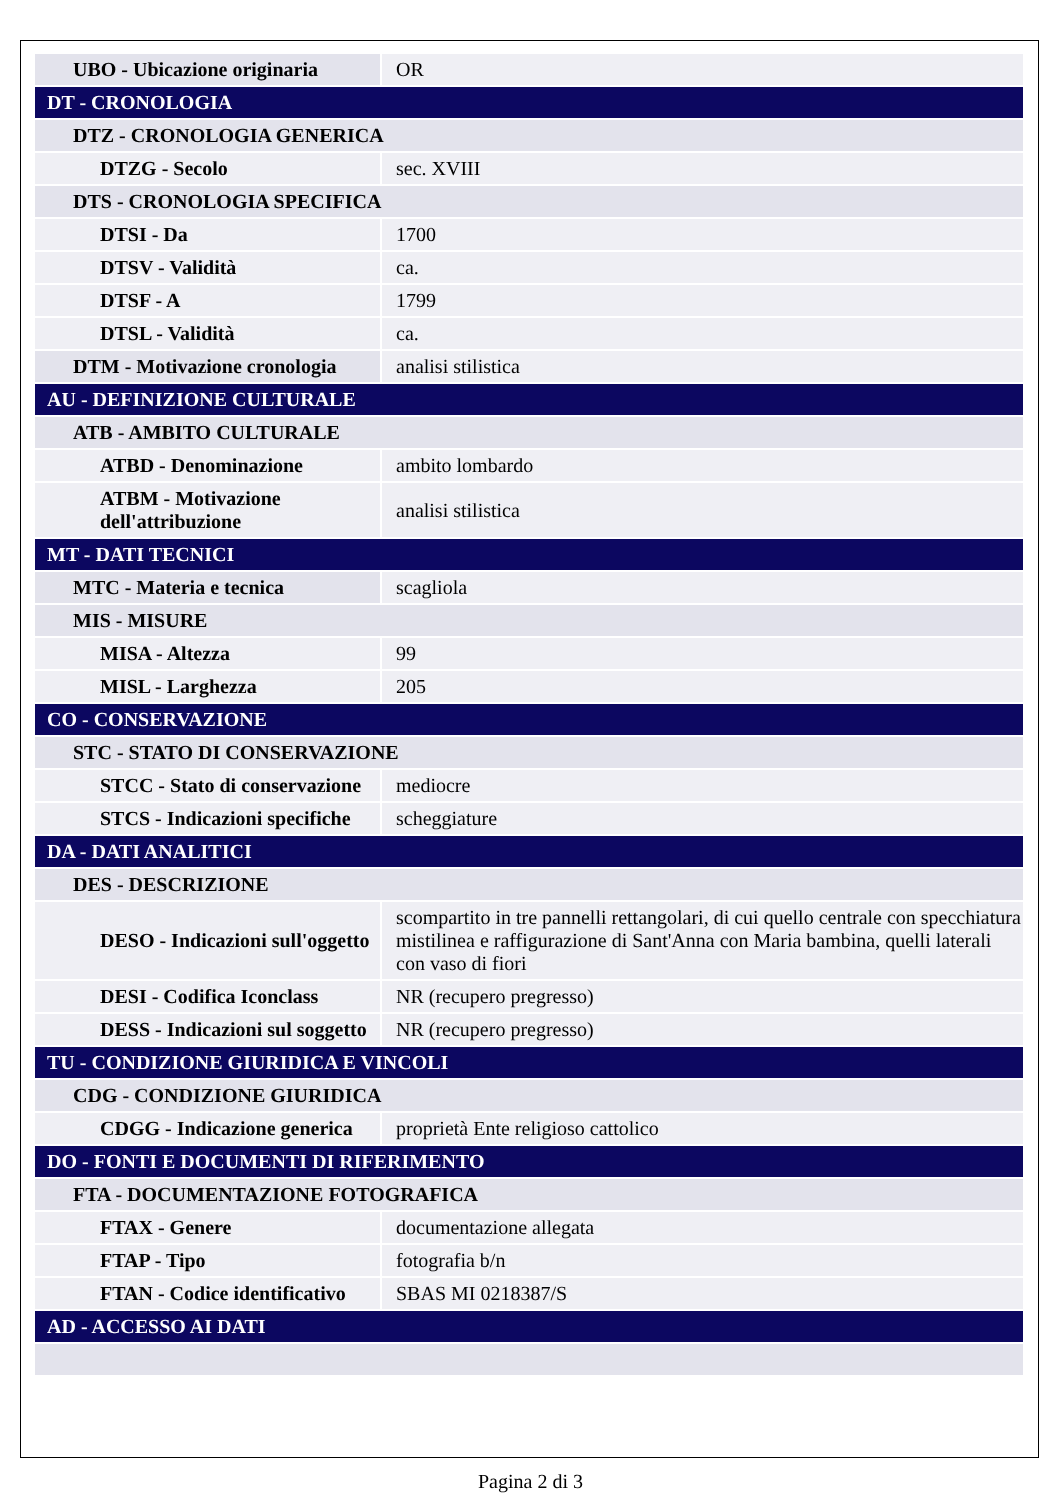| UBO - Ubicazione originaria | OR |
| DT - CRONOLOGIA | |
| DTZ - CRONOLOGIA GENERICA | |
| DTZG - Secolo | sec. XVIII |
| DTS - CRONOLOGIA SPECIFICA | |
| DTSI - Da | 1700 |
| DTSV - Validità | ca. |
| DTSF - A | 1799 |
| DTSL - Validità | ca. |
| DTM - Motivazione cronologia | analisi stilistica |
| AU - DEFINIZIONE CULTURALE | |
| ATB - AMBITO CULTURALE | |
| ATBD - Denominazione | ambito lombardo |
| ATBM - Motivazione dell'attribuzione | analisi stilistica |
| MT - DATI TECNICI | |
| MTC - Materia e tecnica | scagliola |
| MIS - MISURE | |
| MISA - Altezza | 99 |
| MISL - Larghezza | 205 |
| CO - CONSERVAZIONE | |
| STC - STATO DI CONSERVAZIONE | |
| STCC - Stato di conservazione | mediocre |
| STCS - Indicazioni specifiche | scheggiature |
| DA - DATI ANALITICI | |
| DES - DESCRIZIONE | |
| DESO - Indicazioni sull'oggetto | scompartito in tre pannelli rettangolari, di cui quello centrale con specchiatura mistilinea e raffigurazione di Sant'Anna con Maria bambina, quelli laterali con vaso di fiori |
| DESI - Codifica Iconclass | NR (recupero pregresso) |
| DESS - Indicazioni sul soggetto | NR (recupero pregresso) |
| TU - CONDIZIONE GIURIDICA E VINCOLI | |
| CDG - CONDIZIONE GIURIDICA | |
| CDGG - Indicazione generica | proprietà Ente religioso cattolico |
| DO - FONTI E DOCUMENTI DI RIFERIMENTO | |
| FTA - DOCUMENTAZIONE FOTOGRAFICA | |
| FTAX - Genere | documentazione allegata |
| FTAP - Tipo | fotografia b/n |
| FTAN - Codice identificativo | SBAS MI 0218387/S |
| AD - ACCESSO AI DATI | |
Pagina 2 di 3